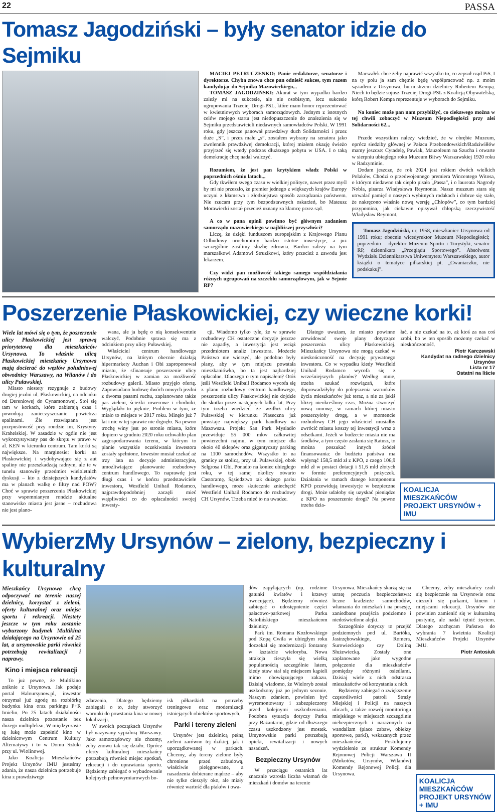22 PASSA
Tomasz Jagodziński – były senator idzie do Sejmiku
MACIEJ PETRUCZENKO: Panie redaktorze, senatorze i dyrektorze. Chyba znowu chce pan odnieść sukces, tym razem kandydując do Sejmiku Mazowieckiego...
TOMASZ JAGODZIŃSKI: Akurat w tym wypadku bardzo zależy mi na sukcesie, ale nie osobistym, lecz sukcesie ugrupowania Trzeciej Drogi-PSL, które mam honor reprezentować w kwietniowych wyborach samorządowych. Jednym z istotnych celów mojego startu jest niedopuszczenie do znalezienia się w Sejmiku przedstawicieli niedawnych samowładców Polski. W 1991 roku, gdy jeszcze panował prawdziwy duch Solidarności i przez duże „S”, i przez małe „s”, zostałem wybrany na senatora jako zwolennik prawdziwej demokracji, której miałem okazję świeżo przyjrzeć się wtedy podczas dłuższego pobytu w USA. I o taką demokrację chcę nadal walczyć.
Rozumiem, że jest pan krytykiem władz Polski w poprzednich ośmiu latach...
Gdy tkwiłem swego czasu w wielkiej polityce, nawet przez myśl by mi nie przeszło, że premier jednego z większych krajów Europy uczyni z kłamstwa i złodziejstwa sposób zarządzania państwem. Nie rzucam przy tym bezpodstawnych oskarżeń, bo Mateusz Morawiecki został przecież uznany za kłamcę przez sąd.
A co w pana opinii powinno być głównym zadaniem samorządu mazowieckiego w najbliższej przyszłości?
Liczę, że dzięki funduszom europejskim z Krajowego Planu Odbudowy uruchomimy bardzo istotne inwestycje, a już szczególnie zasilimy służbę zdrowia. Bardzo zależy na tym marszałkowi Adamowi Struzikowi, który przecież z zawodu jest lekarzem.
Czy widzi pan możliwość takiego samego współdziałania różnych ugrupowań na szczeblu samorządowym, jak w Sejmie RP?
Marszałek chce żeby naprawić wszystko to, co zepsuł rząd PiS. I na ty polu ja sam chętnie będę współpracować np. z moim sąsiadem z Ursynowa, burmistrzem dzielnicy Robertem Kempą. Niech to będzie sojusz Trzeciej Drogi-PSL z Koalicją Obywatelską, którą Robert Kempa reprezentuje w wyborach do Sejmiku.
Na koniec może pan nam przybliżyć, co ciekawego można w tej chwili zobaczyć w Muzeum Niepodległości przy alei Solidarności 62...
Przede wszystkim należy wiedzieć, że w obrębie Muzeum, oprócz siedziby głównej w Pałacu Przebendowskich/Radziwiłłów mamy jeszcze: Cytadelę, Pawiak, Mauzoleum na Szucha i otwarte w sierpniu ubiegłego roku Muzeum Bitwy Warszawskiej 1920 roku w Radzyminie.
Dodam jeszcze, że rok 2024 jest rokiem dwóch wielkich Polaków. Chodzi o przedwojennego premiera Wincentego Witosa, o którym niedawno tak ciepło pisała „Passa”, i o laureata Nagrody Nobla, pisarza Władysława Reymonta. Nasze muzeum stara się utrwalać pamięć o naszych wybitnych rodakach i dobrze się stało, że nakręcono właśnie nową wersję „Chłopów”, co tym bardziej przypomina, jak ciekawie opisywał chłopską rzeczywistość Władysław Reymont.
Tomasz Jagodziński, ur. 1958, mieszkaniec Ursynowa od 1991 roku; obecnie wicedyrektor Muzeum Niepodległości; poprzednio – dyrektor Muzeum Sportu i Turystyki, senator RP, dziennikarz „Przeglądu Sportowego”. Absolwent Wydziału Dziennikarstwa Uniwersytetu Warszawskiego, autor książki o tematyce piłkarskiej pt. „Cwaniaczku, nie podskakuj”.
Poszerzenie Płaskowickiej, czy wieczne korki!
Wiele lat mówi się o tym, że poszerzenie ulicy Płaskowickiej jest sprawą priorytetową dla mieszkańców Ursynowa. To właśnie ulicą Płaskowickiej mieszkańcy Ursynowa mają docierać do węzłów południowej obwodnicy Warszawy, na Wilanów i do ulicy Puławskiej.
Miasto niestety rezygnuje z budowy drugiej jezdni ul. Płaskowickiej, na odcinku od Dereniowej do Cynamonowej. Stoi się tam w korkach, które zabierają czas i powodują zanieczyszczanie powietrza spalinami. Źle rozwiązana jest przepustowość przy rondzie im. Krystyny Krahelskiej. W zasadzie w ogóle nie jest wykorzystywany pas do skrętu w prawo w al. KEN w kierunku centrum. Tam korki są największe. Na marginesie: korki na Płaskowickiej i wydobywające się z aut spaliny nie przeszkadzają radnym, ale te w tunelu stanowiły przedmiot wieloletnich dyskusji – kto z dzisiejszych kandydatów ma w planach walkę o filtry nad POW? Choć w sprawie poszerzenia Płaskowickiej przy wspomnianym rondzie aktualne stanowisko miasta jest jasne – rozbudowa nie jest plano-
wana, ale ja będę o nią konsekwentnie walczyć. Podobnie sprawa się ma z odcinkiem przy ulicy Puławskiej.
Właściciel centrum handlowego Ursynów, na którym obecnie działają hipermarkety Auchan i Obi zaproponował miastu, że sfinansuje poszerzenie ulicy Płaskowickiej w zamian za możliwość rozbudowy galerii. Miasto przyjęło ofertę. Zapowiadano budowę dwóch nowych jezdni z dwoma pasami ruchu, zaplanowano także pas zieleni, ścieżki rowerowe i chodniki. Wyglądało to pięknie. Problem w tym, że miało to miejsce w 2017 roku. Minęło już 7 lat i nic w tej sprawie nie drgnęło. Na pewno trochę winy jest po stronie miasta, które dopiero w grudniu 2020 roku uchwaliło plan zagospodarowania terenu, w którym to planie wszystkie oczekiwania inwestora zostały spełnione. Inwestor musiał czekać aż trzy lata na decyzje administracyjne, umożliwiające planowanie rozbudowy centrum handlowego. To naprawdę jest długi czas i w końcu przedstawiciele inwestora, Westfield Unibail Rodamco, najprawdopodobniej zaczęli mieć wątpliwości co do opłacalności swojej inwesty-
cji. Wiadomo tylko tyle, że w sprawie rozbudowy CH ostateczne decyzje jeszcze nie zapadły, a inwestycja jest wciąż przedmiotem analiz inwestora. Możecie Państwo nie wierzyć, ale podobno były plany, aby w tym miejscu powstała mieszkaniówka, bo ta jest najbardziej opłacalne. Dlaczego o tym napisałem? Otóż jeśli Westfield Unibail Rodamco wycofa się z planu rozbudowy centrum handlowego, poszerzenie ulicy Płaskowickiej nie dojdzie do skutku przez następnych kilka lat. Przy tym trzeba wiedzieć, że wzdłuż ulicy Puławskiej w kierunku Piaseczna już powstaje największy park handlowy na Mazowszu. Projekt San Park Mysiadło przewiduje 55 000 mkw całkowitej powierzchni najmu, w tym miejsce dla około 40 sklepów oraz gigantyczny parking na 1100 samochodów. Wszystko to na granicy ze stolicą, przy ul. Puławskiej, obok Selgrosa i Obi. Ponadto na koniec ubiegłego roku, w tej samej okolicy otwarto Castoramę. Sąsiedztwo tak dużego parku handlowego, może skutecznie zniechęcić Westfield Unibail Rodamco do rozbudowy CH Ursynów. Trzeba mieć to na uwadze.
Dlatego uważam, że miasto powinno zrewidować swoje plany dotyczące poszerzenia ulicy Płaskowickiej. Mieszkańcy Ursynowa nie mogą czekać w nieskończoność na decyzję prywatnego inwestora. Co w wypadku kiedy Westfield Unibail Rodamco wycofa się z wcześniejszych planów? Według mnie, trzeba szukać rozwiązań, które doprowadziłyby do polepszenia warunków życia mieszkańców już teraz, a nie za jakiś bliżej nieokreślony czas. Można stworzyć nową umowę, w ramach której miasto poszerzyłoby drogę, a w momencie rozbudowy CH jego właściciel musiałby zwrócić miastu koszty tej inwestycji wraz z odsetkami. Jeżeli w budżecie miasta nie ma środków, a tym często zasłania się Ratusz, to można poszukać innych źródeł finansowania: do budżetu państwa ma wpłynąć 158,5 mld zł z KPO, z czego 106,9 mld zł w postaci dotacji i 51,6 mld złotych w formie preferencyjnych pożyczek. Działania w ramach danego komponentu KPO przewidują inwestycje w bezpieczne drogi. Może udałoby się uzyskać pieniądze z KPO na poszerzenie drogi? Na pewno trzeba dzia-
łać, a nie czekać na to, aż ktoś za nas coś zrobi, bo w ten sposób możemy czekać w nieskończoność.
Piotr Karczewski
Kandydat na radnego dzielnicy Ursynów
Lista nr 17
Ostatni na liście
KOALICJA MIESZKAŃCÓW
PROJEKT URSYNÓW + IMU
WybierzMy Ursynów – zielony, bezpieczny i kulturalny
Mieszkańcy Ursynowa chcą odpoczywać na terenie naszej dzielnicy, korzystać z zieleni, oferty kulturalnej oraz miejsc sportu i rekreacji. Niestety jeszcze w tym roku zostanie wyburzony budynek Multikina działającego na Ursynowie od 25 lat, a ursynowskie parki również potrzebują rewitalizacji i naprawy.
Kino i miejsca rekreacji
To już pewne, że Multikino zniknie z Ursynowa. Jak podaje portal Haloursynow.pl, inwestor otrzymał już zgodę na rozbiórkę budynku kina oraz parkingu P+R Imielin. Po 25 latach działalności nasza dzielnica pozostanie bez dużego multipleksu. W międzyczasie tę lukę może zapełnić kino w dzielnicowym Centrum Kultury Alternatywy i to w Domu Sztuki przy ul. Wiolinowej.
Jako Koalicja Mieszkańców Projekt Ursynów IMU jesteśmy zdania, że nasza dzielnica potrzebuje kina z prawdziwego
zdarzenia. Dlatego będziemy zabiegali o to, żeby stworzyć warunki do powstania kina w nowej lokalizacji.
W swoich początkach Ursynów był nazywany sypialnią Warszawy. Jako samorządowcy nie chcemy, żeby znowu tak się działo. Oprócz oferty kulturalnej mieszkańcy potrzebują również miejsc spotkań, rekreacji i do uprawiania sportu. Będziemy zabiegać o wybudowanie kolejnych pełnowymiarowych bo-
isk piłkarskich na potrzeby treningowe oraz modernizacji istniejących obiektów sportowych.
Parki i tereny zieleni
Ursynów jest dzielnicą pełną zieleni zarówno tej dzikiej, jak i uporządkowanej w parkach. Chcemy, aby tereny zielone były chronione przed zabudową, właściwie pielęgnowane, a nasadzenia dobierane mądrze – aby nie tylko cieszyły oko, ale miały również wartość dla ptaków i owa-
dów zapylających (np. rodzime gatunki kwiatów i krzewy owocujące). Będziemy również zabiegać o udostępnienie części pałacowo-parkowej Parku Natolińskiego mieszkańcom dzielnicy.
Park im. Romana Kozłowskiego pod Kopą Cwila w ubiegłym roku doczekał się modernizacji fontanny w kształcie wieloryba. Nowa atrakcja cieszyła się wielką popularnością szczególnie latem, kiedy staw stał się miejscem kąpieli mimo obowiązującego zakazu. Dzisiaj wiadomo, że Wieloryb został uszkodzony już po jednym sezonie. Naszym zdaniem, powinien być wyremontowany i zabezpieczony przed kolejnymi uszkodzeniami. Podobna sytuacja dotyczy Parku przy Bażantarni, gdzie od dłuższego czasu uszkodzony jest mostek. Ursynowskie parki potrzebują opieki, rewitalizacji i nowych nasadzeń.
Bezpieczny Ursynów
W przeciągu ostatnich lat znacznie wzrosła liczba włamań do mieszkań i domów na terenie
Ursynowa. Mieszkańcy skarżą się na utratę poczucia bezpieczeństwa: liczne kradzieże samochodów, włamania do mieszkań i na posesję, zaniedbane przejścia podziemne i niedoświetlone alejki.
Szczególnie dotyczy to przejść podziemnych pod ul. Bartóka, Jastrzębowskiego, Romera, Surowieckiego czy Doliną Służewiecką. Zostały one zaplanowane jako wygodne połączenie dla mieszkańców pomiędzy różnymi osiedlami. Dzisiaj wiele z nich odstrasza mieszkańców od korzystania z nich.
Będziemy zabiegać o zwiększenie częstotliwości patroli Straży Miejskiej i Policji na naszych ulicach, a także rozwój monitoringu miejskiego w miejscach szczególnie niebezpiecznych i narażonych na wandalizm (place zabaw, obiekty sportowe, parki), wskazanych przez mieszkańców. Postulujemy wydzielenie ze struktur Komendy Rejonowej Policji Warszawa II (Mokotów, Ursynów, Wilanów) Komendy Rejonowej Policji dla Ursynowa.
Chcemy, żeby mieszkańcy czuli się bezpiecznie na Ursynowie oraz cieszyli się parkami, kinem i miejscami rekreacji. Ursynów nie powinien zamienić się w kulturalną pustynię, ale nadal tętnić życiem. Dlatego zachęcam Państwa do wybrania 7 kwietnia Koalicji Mieszkańców Projekt Ursynów IMU.
Piotr Antosiuk
KOALICJA MIESZKAŃCÓW
PROJEKT URSYNÓW + IMU